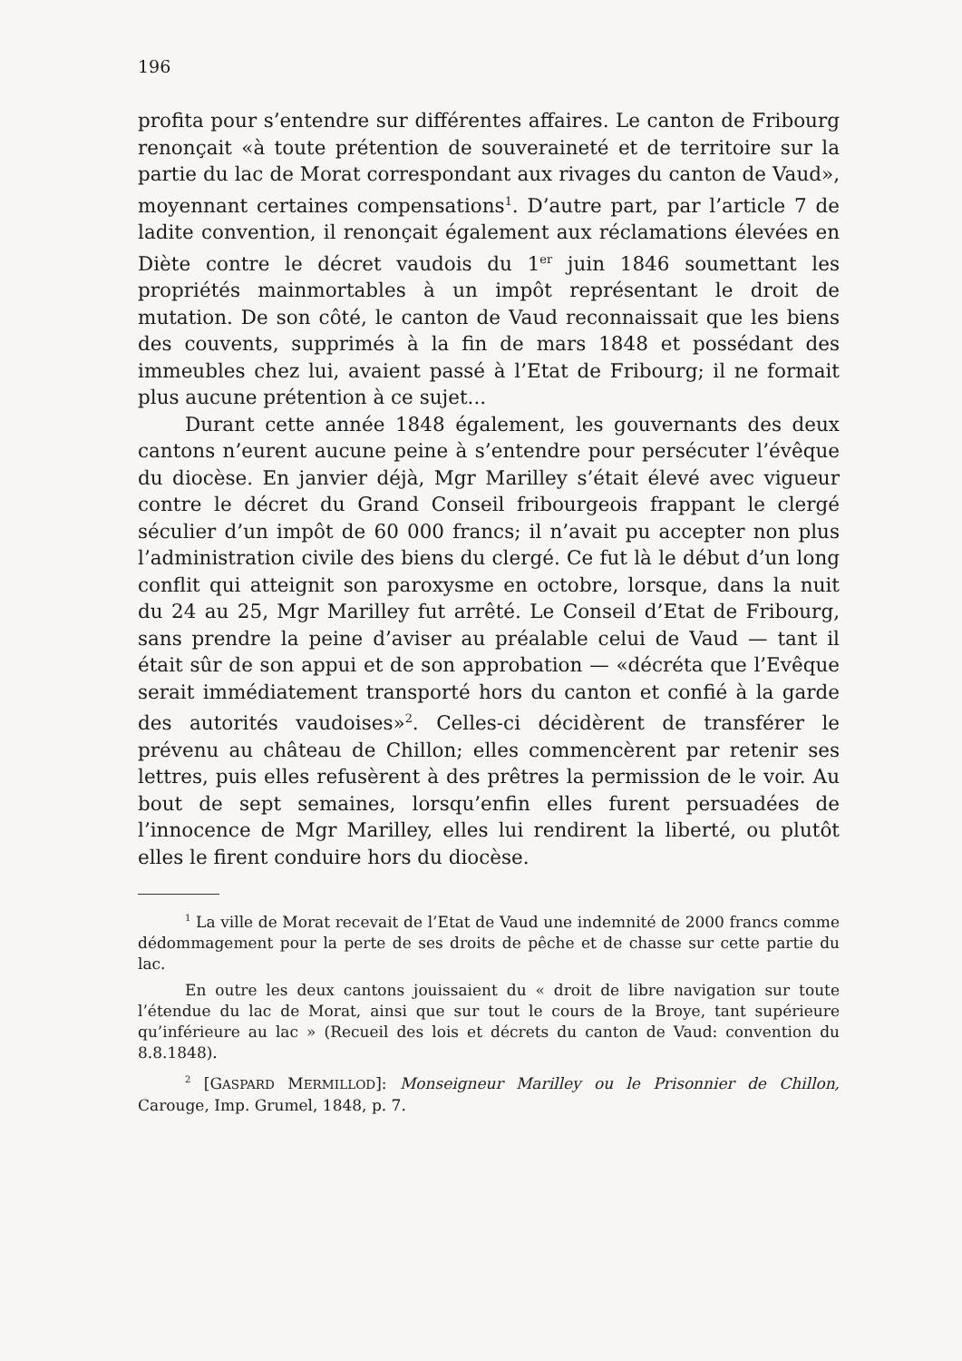196
profita pour s’entendre sur différentes affaires. Le canton de Fribourg renonçait «à toute prétention de souveraineté et de territoire sur la partie du lac de Morat correspondant aux rivages du canton de Vaud», moyennant certaines compensations<sup>1</sup>. D’autre part, par l’article 7 de ladite convention, il renonçait également aux réclamations élevées en Diète contre le décret vaudois du 1<sup>er</sup> juin 1846 soumettant les propriétés mainmortables à un impôt représentant le droit de mutation. De son côté, le canton de Vaud reconnaissait que les biens des couvents, supprimés à la fin de mars 1848 et possédant des immeubles chez lui, avaient passé à l’Etat de Fribourg; il ne formait plus aucune prétention à ce sujet...
Durant cette année 1848 également, les gouvernants des deux cantons n’eurent aucune peine à s’entendre pour persécuter l’évêque du diocèse. En janvier déjà, Mgr Marilley s’était élevé avec vigueur contre le décret du Grand Conseil fribourgeois frappant le clergé séculier d’un impôt de 60 000 francs; il n’avait pu accepter non plus l’administration civile des biens du clergé. Ce fut là le début d’un long conflit qui atteignit son paroxysme en octobre, lorsque, dans la nuit du 24 au 25, Mgr Marilley fut arrêté. Le Conseil d’Etat de Fribourg, sans prendre la peine d’aviser au préalable celui de Vaud — tant il était sûr de son appui et de son approbation — «décréta que l’Evêque serait immédiatement transporté hors du canton et confié à la garde des autorités vaudoises»<sup>2</sup>. Celles-ci décidèrent de transférer le prévenu au château de Chillon; elles commencèrent par retenir ses lettres, puis elles refusèrent à des prêtres la permission de le voir. Au bout de sept semaines, lorsqu’enfin elles furent persuadées de l’innocence de Mgr Marilley, elles lui rendirent la liberté, ou plutôt elles le firent conduire hors du diocèse.
<sup>1</sup> La ville de Morat recevait de l’Etat de Vaud une indemnité de 2000 francs comme dédommagement pour la perte de ses droits de pêche et de chasse sur cette partie du lac.
En outre les deux cantons jouissaient du « droit de libre navigation sur toute l’étendue du lac de Morat, ainsi que sur tout le cours de la Broye, tant supérieure qu’inférieure au lac » (Recueil des lois et décrets du canton de Vaud: convention du 8.8.1848).
<sup>2</sup> [GASPARD MERMILLOD]: Monseigneur Marilley ou le Prisonnier de Chillon, Carouge, Imp. Grumel, 1848, p. 7.